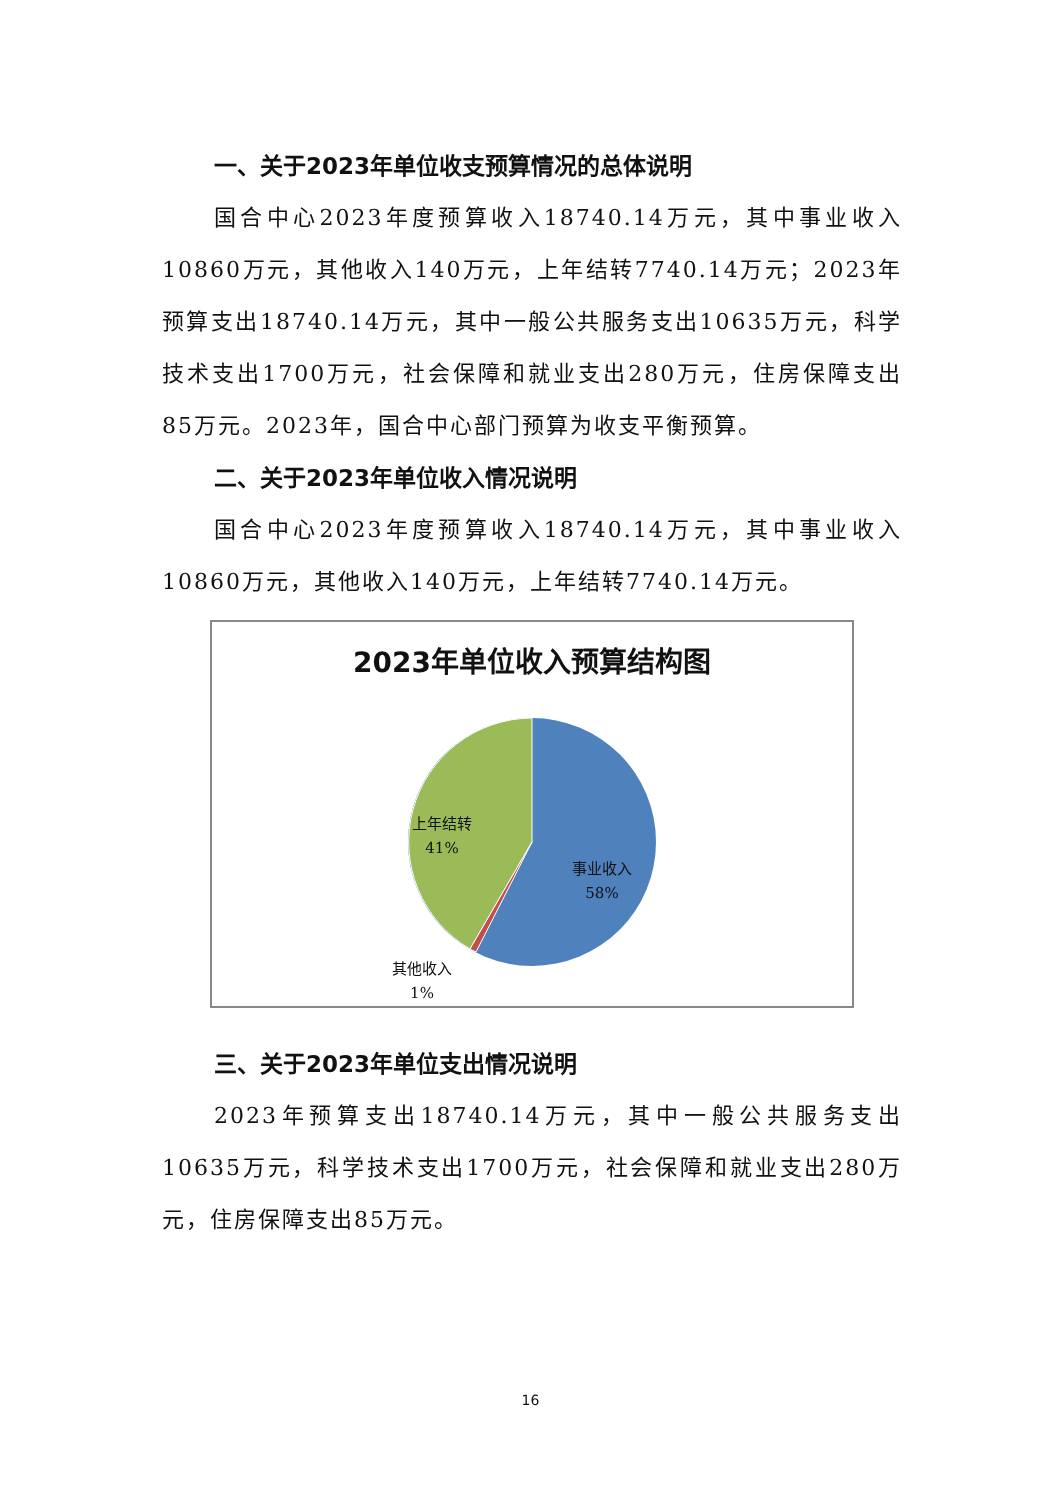一、关于2023年单位收支预算情况的总体说明
国合中心2023年度预算收入18740.14万元，其中事业收入10860万元，其他收入140万元，上年结转7740.14万元；2023年预算支出18740.14万元，其中一般公共服务支出10635万元，科学技术支出1700万元，社会保障和就业支出280万元，住房保障支出85万元。2023年，国合中心部门预算为收支平衡预算。
二、关于2023年单位收入情况说明
国合中心2023年度预算收入18740.14万元，其中事业收入10860万元，其他收入140万元，上年结转7740.14万元。
2023年单位收入预算结构图
上年结转
41%
事业收入
58%
其他收入
1%
三、关于2023年单位支出情况说明
2023年预算支出18740.14万元，其中一般公共服务支出10635万元，科学技术支出1700万元，社会保障和就业支出280万元，住房保障支出85万元。
16